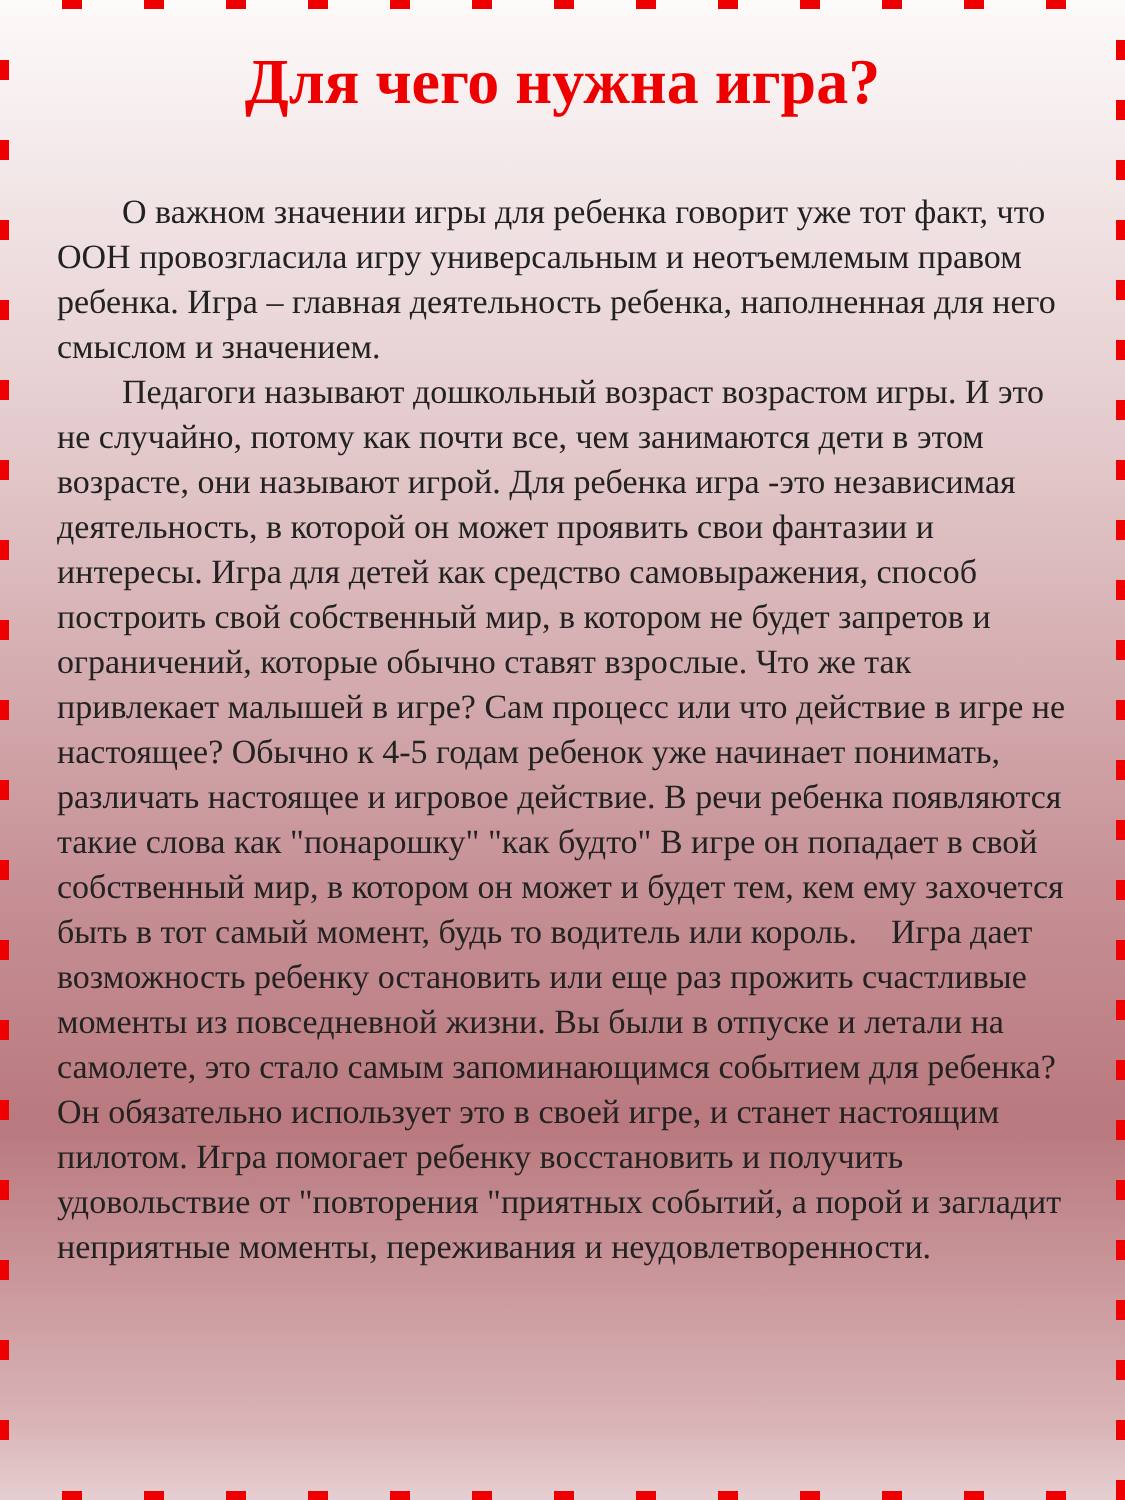Для чего нужна игра?
О важном значении игры для ребенка говорит уже тот факт, что ООН провозгласила игру универсальным и неотъемлемым правом ребенка. Игра – главная деятельность ребенка, наполненная для него смыслом и значением.
Педагоги называют дошкольный возраст возрастом игры. И это не случайно, потому как почти все, чем занимаются дети в этом возрасте, они называют игрой. Для ребенка игра -это независимая деятельность, в которой он может проявить свои фантазии и интересы. Игра для детей как средство самовыражения, способ построить свой собственный мир, в котором не будет запретов и ограничений, которые обычно ставят взрослые. Что же так привлекает малышей в игре? Сам процесс или что действие в игре не настоящее? Обычно к 4-5 годам ребенок уже начинает понимать, различать настоящее и игровое действие. В речи ребенка появляются такие слова как "понарошку" "как будто" В игре он попадает в свой собственный мир, в котором он может и будет тем, кем ему захочется быть в тот самый момент, будь то водитель или король. Игра дает возможность ребенку остановить или еще раз прожить счастливые моменты из повседневной жизни. Вы были в отпуске и летали на самолете, это стало самым запоминающимся событием для ребенка? Он обязательно использует это в своей игре, и станет настоящим пилотом. Игра помогает ребенку восстановить и получить удовольствие от "повторения "приятных событий, а порой и загладит неприятные моменты, переживания и неудовлетворенности.